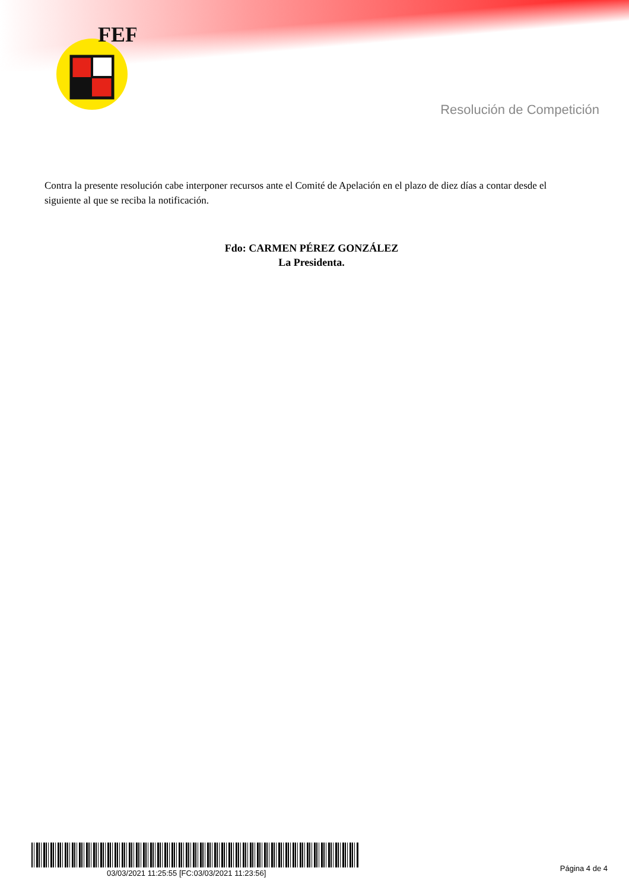FEF
Resolución de Competición
Contra la presente resolución cabe interponer recursos ante el Comité de Apelación en el plazo de diez días a contar desde el siguiente al que se reciba la notificación.
Fdo: CARMEN PÉREZ GONZÁLEZ
La Presidenta.
03/03/2021 11:25:55 [FC:03/03/2021 11:23:56]
Página 4 de 4